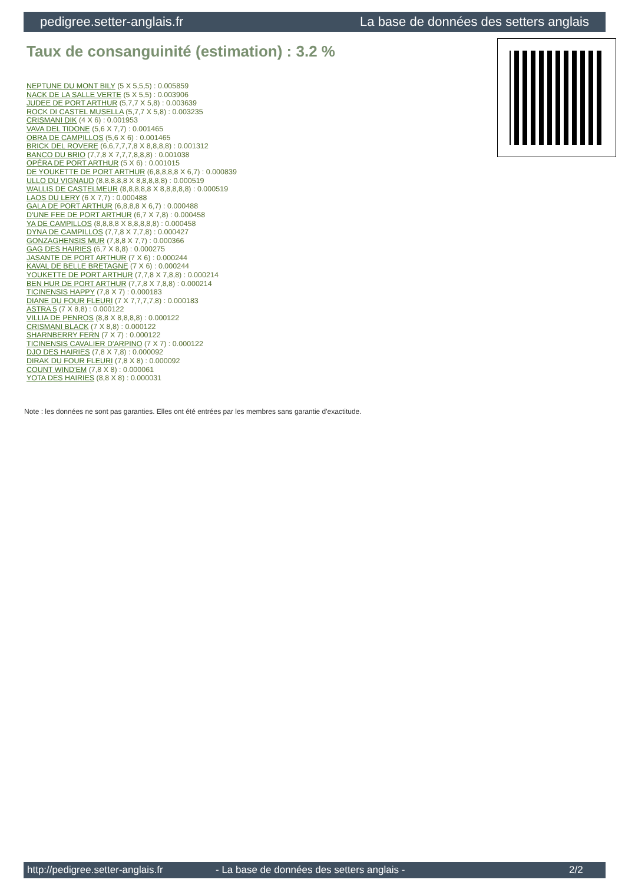pedigree.setter-anglais.fr La base de données des setters anglais
Taux de consanguinité (estimation) : 3.2 %
NEPTUNE DU MONT BILY (5 X 5,5,5) : 0.005859
NACK DE LA SALLE VERTE (5 X 5,5) : 0.003906
JUDEE DE PORT ARTHUR (5,7,7 X 5,8) : 0.003639
ROCK DI CASTEL MUSELLA (5,7,7 X 5,8) : 0.003235
CRISMANI DIK (4 X 6) : 0.001953
VAVA DEL TIDONE (5,6 X 7,7) : 0.001465
OBRA DE CAMPILLOS (5,6 X 6) : 0.001465
BRICK DEL ROVERE (6,6,7,7,7,8 X 8,8,8,8) : 0.001312
BANCO DU BRIO (7,7,8 X 7,7,7,8,8,8) : 0.001038
OPÉRA DE PORT ARTHUR (5 X 6) : 0.001015
DE YOUKETTE DE PORT ARTHUR (6,8,8,8,8 X 6,7) : 0.000839
ULLO DU VIGNAUD (8,8,8,8,8 X 8,8,8,8,8) : 0.000519
WALLIS DE CASTELMEUR (8,8,8,8,8 X 8,8,8,8,8) : 0.000519
LAOS DU LERY (6 X 7,7) : 0.000488
GALA DE PORT ARTHUR (6,8,8,8 X 6,7) : 0.000488
D'UNE FEE DE PORT ARTHUR (6,7 X 7,8) : 0.000458
YA DE CAMPILLOS (8,8,8,8 X 8,8,8,8,8) : 0.000458
DYNA DE CAMPILLOS (7,7,8 X 7,7,8) : 0.000427
GONZAGHENSIS MUR (7,8,8 X 7,7) : 0.000366
GAG DES HAIRIES (6,7 X 8,8) : 0.000275
JASANTE DE PORT ARTHUR (7 X 6) : 0.000244
KAVAL DE BELLE BRETAGNE (7 X 6) : 0.000244
YOUKETTE DE PORT ARTHUR (7,7,8 X 7,8,8) : 0.000214
BEN HUR DE PORT ARTHUR (7,7,8 X 7,8,8) : 0.000214
TICINENSIS HAPPY (7,8 X 7) : 0.000183
DIANE DU FOUR FLEURI (7 X 7,7,7,7,8) : 0.000183
ASTRA 5 (7 X 8,8) : 0.000122
VILLIA DE PENROS (8,8 X 8,8,8,8) : 0.000122
CRISMANI BLACK (7 X 8,8) : 0.000122
SHARNBERRY FERN (7 X 7) : 0.000122
TICINENSIS CAVALIER D'ARPINO (7 X 7) : 0.000122
DJO DES HAIRIES (7,8 X 7,8) : 0.000092
DIRAK DU FOUR FLEURI (7,8 X 8) : 0.000092
COUNT WIND'EM (7,8 X 8) : 0.000061
YOTA DES HAIRIES (8,8 X 8) : 0.000031
Note : les données ne sont pas garanties. Elles ont été entrées par les membres sans garantie d'exactitude.
http://pedigree.setter-anglais.fr - La base de données des setters anglais - 2/2